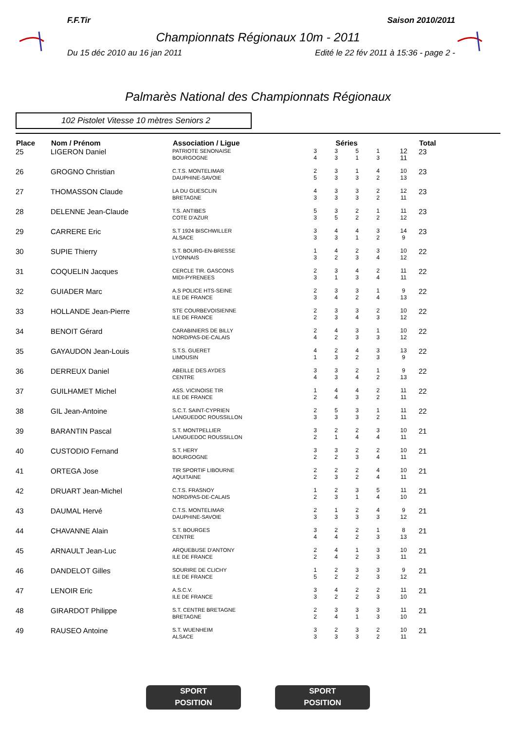F.F.Tir Saison 2010/2011
Championnats Régionaux 10m - 2011
Du 15 déc 2010 au 16 jan 2011 Edité le 22 fév 2011 à 15:36 - page 2 -
Palmarès National des Championnats Régionaux
102 Pistolet Vitesse 10 mètres Seniors 2
| Place | Nom / Prénom | Association / Ligue | Séries | | | | | Total |
| --- | --- | --- | --- | --- | --- | --- | --- | --- |
| 25 | LIGERON Daniel | PATRIOTE SENONAISE BOURGOGNE | 3 4 | 3 3 | 5 1 | 1 3 | 12 11 | 23 |
| 26 | GROGNO Christian | C.T.S. MONTELIMAR DAUPHINE-SAVOIE | 2 5 | 3 3 | 1 3 | 4 2 | 10 13 | 23 |
| 27 | THOMASSON Claude | LA DU GUESCLIN BRETAGNE | 4 3 | 3 3 | 3 3 | 2 2 | 12 11 | 23 |
| 28 | DELENNE Jean-Claude | T.S. ANTIBES COTE D'AZUR | 5 3 | 3 5 | 2 2 | 1 2 | 11 12 | 23 |
| 29 | CARRERE Eric | S.T 1924 BISCHWILLER ALSACE | 3 3 | 4 3 | 4 1 | 3 2 | 14 9 | 23 |
| 30 | SUPIE Thierry | S.T. BOURG-EN-BRESSE LYONNAIS | 1 3 | 4 2 | 2 3 | 3 4 | 10 12 | 22 |
| 31 | COQUELIN Jacques | CERCLE TIR. GASCONS MIDI-PYRENEES | 2 3 | 3 1 | 4 3 | 2 4 | 11 11 | 22 |
| 32 | GUIADER Marc | A.S POLICE HTS-SEINE ILE DE FRANCE | 2 3 | 3 4 | 3 2 | 1 4 | 9 13 | 22 |
| 33 | HOLLANDE Jean-Pierre | STE COURBEVOISIENNE ILE DE FRANCE | 2 2 | 3 3 | 3 4 | 2 3 | 10 12 | 22 |
| 34 | BENOIT Gérard | CARABINIERS DE BILLY NORD/PAS-DE-CALAIS | 2 4 | 4 2 | 3 3 | 1 3 | 10 12 | 22 |
| 35 | GAYAUDON Jean-Louis | S.T.S. GUERET LIMOUSIN | 4 1 | 2 3 | 4 2 | 3 3 | 13 9 | 22 |
| 36 | DERREUX Daniel | ABEILLE DES AYDES CENTRE | 3 4 | 3 3 | 2 4 | 1 2 | 9 13 | 22 |
| 37 | GUILHAMET Michel | ASS. VICINOISE TIR ILE DE FRANCE | 1 2 | 4 4 | 4 3 | 2 2 | 11 11 | 22 |
| 38 | GIL Jean-Antoine | S.C.T. SAINT-CYPRIEN LANGUEDOC ROUSSILLON | 2 3 | 5 3 | 3 3 | 1 2 | 11 11 | 22 |
| 39 | BARANTIN Pascal | S.T. MONTPELLIER LANGUEDOC ROUSSILLON | 3 2 | 2 1 | 2 4 | 3 4 | 10 11 | 21 |
| 40 | CUSTODIO Fernand | S.T. HERY BOURGOGNE | 3 2 | 3 2 | 2 3 | 2 4 | 10 11 | 21 |
| 41 | ORTEGA Jose | TIR SPORTIF LIBOURNE AQUITAINE | 2 2 | 2 3 | 2 2 | 4 4 | 10 11 | 21 |
| 42 | DRUART Jean-Michel | C.T.S. FRASNOY NORD/PAS-DE-CALAIS | 1 2 | 2 3 | 3 1 | 5 4 | 11 10 | 21 |
| 43 | DAUMAL Hervé | C.T.S. MONTELIMAR DAUPHINE-SAVOIE | 2 3 | 1 3 | 2 3 | 4 3 | 9 12 | 21 |
| 44 | CHAVANNE Alain | S.T. BOURGES CENTRE | 3 4 | 2 4 | 2 2 | 1 3 | 8 13 | 21 |
| 45 | ARNAULT Jean-Luc | ARQUEBUSE D'ANTONY ILE DE FRANCE | 2 2 | 4 4 | 1 2 | 3 3 | 10 11 | 21 |
| 46 | DANDELOT Gilles | SOURIRE DE CLICHY ILE DE FRANCE | 1 5 | 2 2 | 3 2 | 3 3 | 9 12 | 21 |
| 47 | LENOIR Eric | A.S.C.V. ILE DE FRANCE | 3 3 | 4 2 | 2 2 | 2 3 | 11 10 | 21 |
| 48 | GIRARDOT Philippe | S.T. CENTRE BRETAGNE BRETAGNE | 2 2 | 3 4 | 3 1 | 3 3 | 11 10 | 21 |
| 49 | RAUSEO Antoine | S.T. WUENHEIM ALSACE | 3 3 | 2 3 | 3 3 | 2 2 | 10 11 | 21 |
SPORT
POSITION
SPORT
POSITION